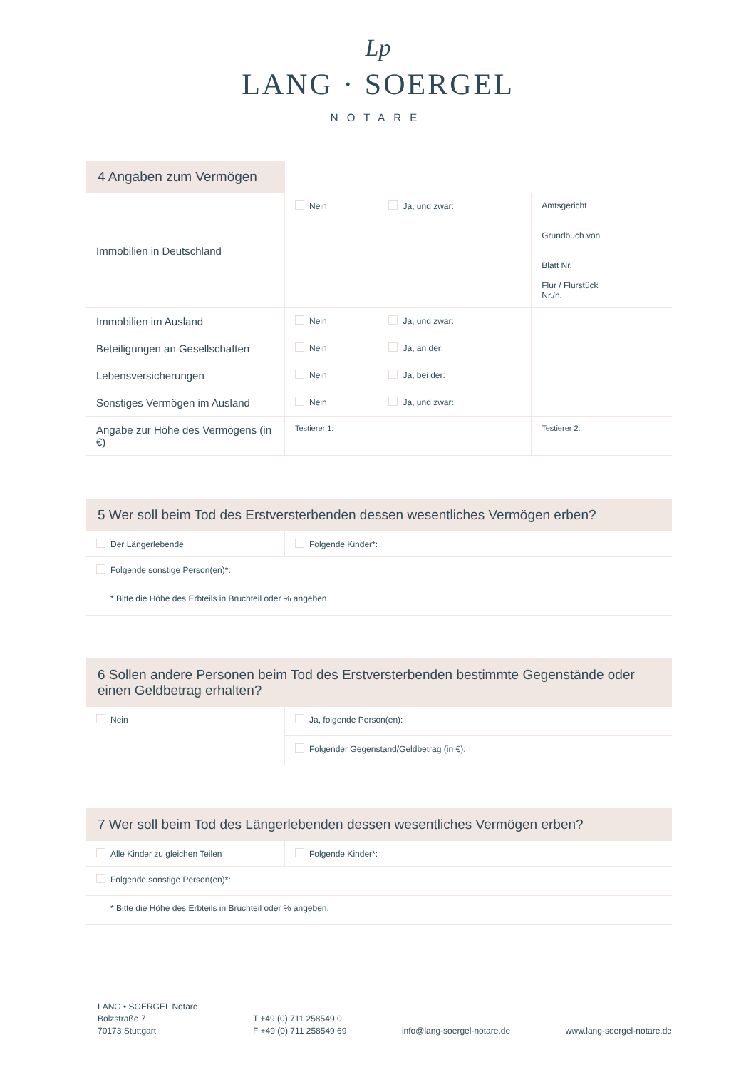Lp
LANG · SOERGEL
NOTARE
4 Angaben zum Vermögen
| Immobilien in Deutschland | Nein | Ja, und zwar: | Amtsgericht Grundbuch von Blatt Nr. Flur / Flurstück Nr./n. |
| Immobilien im Ausland | Nein | Ja, und zwar: | |
| Beteiligungen an Gesellschaften | Nein | Ja, an der: | |
| Lebensversicherungen | Nein | Ja, bei der: | |
| Sonstiges Vermögen im Ausland | Nein | Ja, und zwar: | |
| Angabe zur Höhe des Vermögens (in €) | Testierer 1: | | Testierer 2: |
5 Wer soll beim Tod des Erstversterbenden dessen wesentliches Vermögen erben?
| Der Längerlebende | Folgende Kinder*: |
| Folgende sonstige Person(en)*: | |
| * Bitte die Höhe des Erbteils in Bruchteil oder % angeben. | |
6 Sollen andere Personen beim Tod des Erstversterbenden bestimmte Gegenstände oder einen Geldbetrag erhalten?
| Nein | Ja, folgende Person(en): |
| | Folgender Gegenstand/Geldbetrag (in €): |
7 Wer soll beim Tod des Längerlebenden dessen wesentliches Vermögen erben?
| Alle Kinder zu gleichen Teilen | Folgende Kinder*: |
| Folgende sonstige Person(en)*: | |
| * Bitte die Höhe des Erbteils in Bruchteil oder % angeben. | |
LANG • SOERGEL Notare
Bolzstraße 7
70173 Stuttgart
T +49 (0) 711 258549 0
F +49 (0) 711 258549 69
info@lang-soergel-notare.de
www.lang-soergel-notare.de